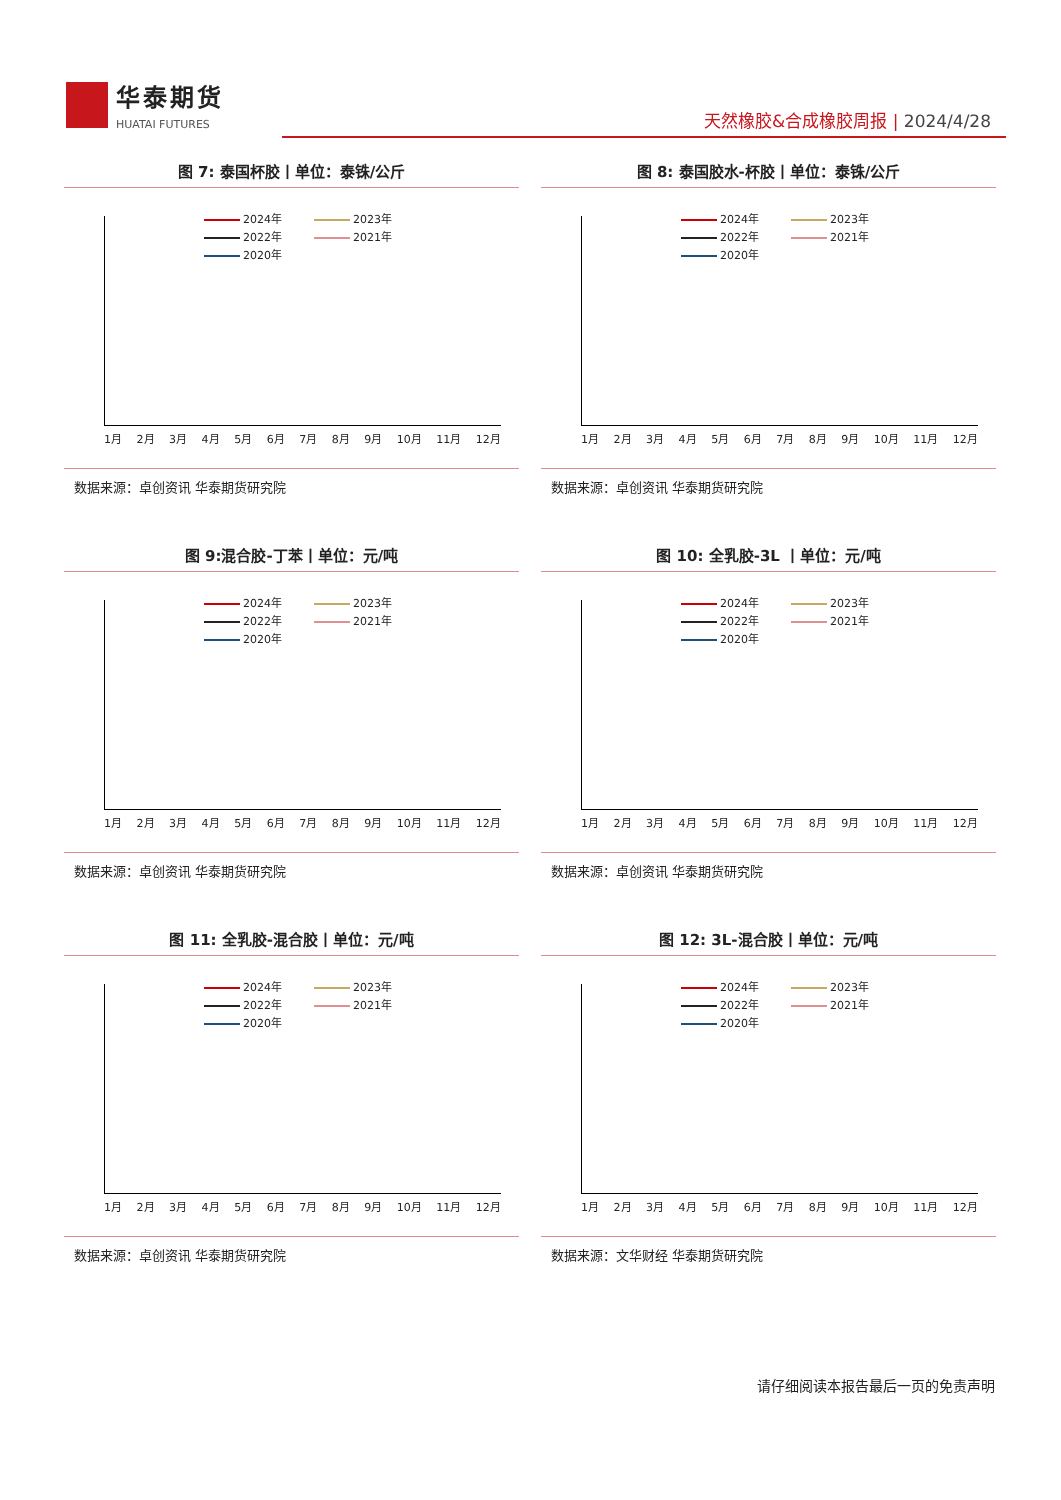华泰期货
HUATAI FUTURES
天然橡胶&合成橡胶周报 | 2024/4/28
图 7: 泰国杯胶丨单位：泰铢/公斤
2024年 2023年 2022年 2021年 2020年
1月 2月 3月 4月 5月 6月 7月 8月 9月 10月 11月 12月
数据来源：卓创资讯 华泰期货研究院
图 8: 泰国胶水-杯胶丨单位：泰铢/公斤
2024年 2023年 2022年 2021年 2020年
1月 2月 3月 4月 5月 6月 7月 8月 9月 10月 11月 12月
数据来源：卓创资讯 华泰期货研究院
图 9:混合胶-丁苯丨单位：元/吨
2024年 2023年 2022年 2021年 2020年
1月 2月 3月 4月 5月 6月 7月 8月 9月 10月 11月 12月
数据来源：卓创资讯 华泰期货研究院
图 10: 全乳胶-3L 丨单位：元/吨
2024年 2023年 2022年 2021年 2020年
1月 2月 3月 4月 5月 6月 7月 8月 9月 10月 11月 12月
数据来源：卓创资讯 华泰期货研究院
图 11: 全乳胶-混合胶丨单位：元/吨
2024年 2023年 2022年 2021年 2020年
1月 2月 3月 4月 5月 6月 7月 8月 9月 10月 11月 12月
数据来源：卓创资讯 华泰期货研究院
图 12: 3L-混合胶丨单位：元/吨
2024年 2023年 2022年 2021年 2020年
1月 2月 3月 4月 5月 6月 7月 8月 9月 10月 11月 12月
数据来源：文华财经 华泰期货研究院
请仔细阅读本报告最后一页的免责声明